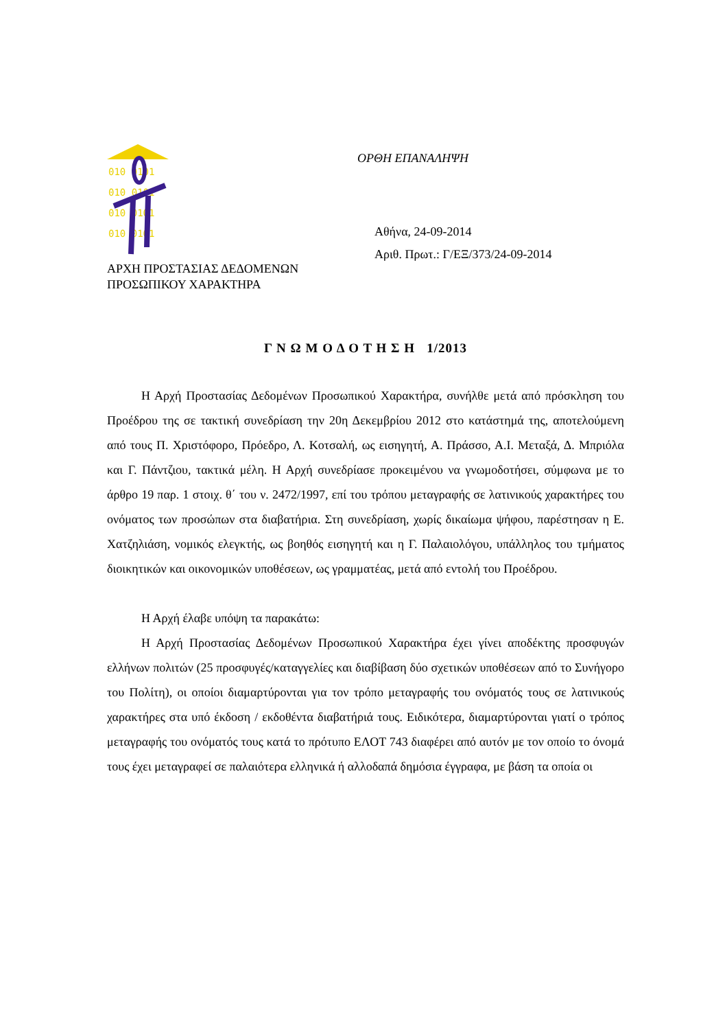010 0101
010 0101
010 0101
010 0101
ΟΡΘΗ ΕΠΑΝΑΛΗΨΗ
Αθήνα, 24-09-2014
Αριθ. Πρωτ.: Γ/ΕΞ/373/24-09-2014
ΑΡΧΗ ΠΡΟΣΤΑΣΙΑΣ ΔΕΔΟΜΕΝΩΝ
ΠΡΟΣΩΠΙΚΟΥ ΧΑΡΑΚΤΗΡΑ
Γ Ν Ω Μ Ο Δ Ο Τ Η Σ Η 1/2013
Η Αρχή Προστασίας Δεδομένων Προσωπικού Χαρακτήρα, συνήλθε μετά από πρόσκληση του Προέδρου της σε τακτική συνεδρίαση την 20η Δεκεμβρίου 2012 στο κατάστημά της, αποτελούμενη από τους Π. Χριστόφορο, Πρόεδρο, Λ. Κοτσαλή, ως εισηγητή, Α. Πράσσο, Α.Ι. Μεταξά, Δ. Μπριόλα και Γ. Πάντζιου, τακτικά μέλη. Η Αρχή συνεδρίασε προκειμένου να γνωμοδοτήσει, σύμφωνα με το άρθρο 19 παρ. 1 στοιχ. θ΄ του ν. 2472/1997, επί του τρόπου μεταγραφής σε λατινικούς χαρακτήρες του ονόματος των προσώπων στα διαβατήρια. Στη συνεδρίαση, χωρίς δικαίωμα ψήφου, παρέστησαν η Ε. Χατζηλιάση, νομικός ελεγκτής, ως βοηθός εισηγητή και η Γ. Παλαιολόγου, υπάλληλος του τμήματος διοικητικών και οικονομικών υποθέσεων, ως γραμματέας, μετά από εντολή του Προέδρου.
Η Αρχή έλαβε υπόψη τα παρακάτω:
Η Αρχή Προστασίας Δεδομένων Προσωπικού Χαρακτήρα έχει γίνει αποδέκτης προσφυγών ελλήνων πολιτών (25 προσφυγές/καταγγελίες και διαβίβαση δύο σχετικών υποθέσεων από το Συνήγορο του Πολίτη), οι οποίοι διαμαρτύρονται για τον τρόπο μεταγραφής του ονόματός τους σε λατινικούς χαρακτήρες στα υπό έκδοση / εκδοθέντα διαβατήριά τους. Ειδικότερα, διαμαρτύρονται γιατί ο τρόπος μεταγραφής του ονόματός τους κατά το πρότυπο ΕΛΟΤ 743 διαφέρει από αυτόν με τον οποίο το όνομά τους έχει μεταγραφεί σε παλαιότερα ελληνικά ή αλλοδαπά δημόσια έγγραφα, με βάση τα οποία οι